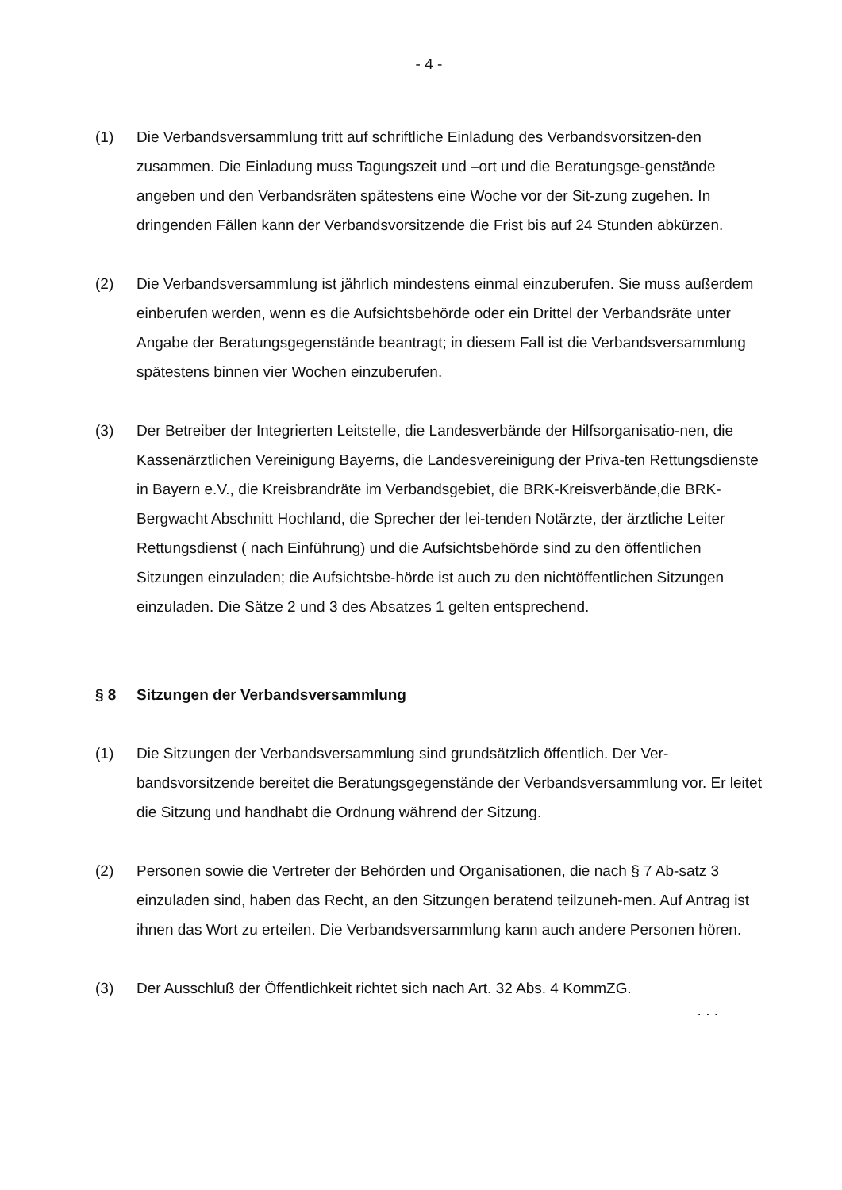- 4 -
(1) Die Verbandsversammlung tritt auf schriftliche Einladung des Verbandsvorsitzen-den zusammen. Die Einladung muss Tagungszeit und –ort und die Beratungsge-genstände angeben und den Verbandsräten spätestens eine Woche vor der Sit-zung zugehen. In dringenden Fällen kann der Verbandsvorsitzende die Frist bis auf 24 Stunden abkürzen.
(2) Die Verbandsversammlung ist jährlich mindestens einmal einzuberufen. Sie muss außerdem einberufen werden, wenn es die Aufsichtsbehörde oder ein Drittel der Verbandsräte unter Angabe der Beratungsgegenstände beantragt; in diesem Fall ist die Verbandsversammlung spätestens binnen vier Wochen einzuberufen.
(3) Der Betreiber der Integrierten Leitstelle, die Landesverbände der Hilfsorganisatio-nen, die Kassenärztlichen Vereinigung Bayerns, die Landesvereinigung der Priva-ten Rettungsdienste in Bayern e.V., die Kreisbrandräte im Verbandsgebiet, die BRK-Kreisverbände,die BRK-Bergwacht Abschnitt Hochland, die Sprecher der lei-tenden Notärzte, der ärztliche Leiter Rettungsdienst ( nach Einführung) und die Aufsichtsbehörde sind zu den öffentlichen Sitzungen einzuladen; die Aufsichtsbe-hörde ist auch zu den nichtöffentlichen Sitzungen einzuladen. Die Sätze 2 und 3 des Absatzes 1 gelten entsprechend.
§ 8 Sitzungen der Verbandsversammlung
(1) Die Sitzungen der Verbandsversammlung sind grundsätzlich öffentlich. Der Ver-bandsvorsitzende bereitet die Beratungsgegenstände der Verbandsversammlung vor. Er leitet die Sitzung und handhabt die Ordnung während der Sitzung.
(2) Personen sowie die Vertreter der Behörden und Organisationen, die nach § 7 Ab-satz 3 einzuladen sind, haben das Recht, an den Sitzungen beratend teilzuneh-men. Auf Antrag ist ihnen das Wort zu erteilen. Die Verbandsversammlung kann auch andere Personen hören.
(3) Der Ausschluß der Öffentlichkeit richtet sich nach Art. 32 Abs. 4 KommZG.
. . .